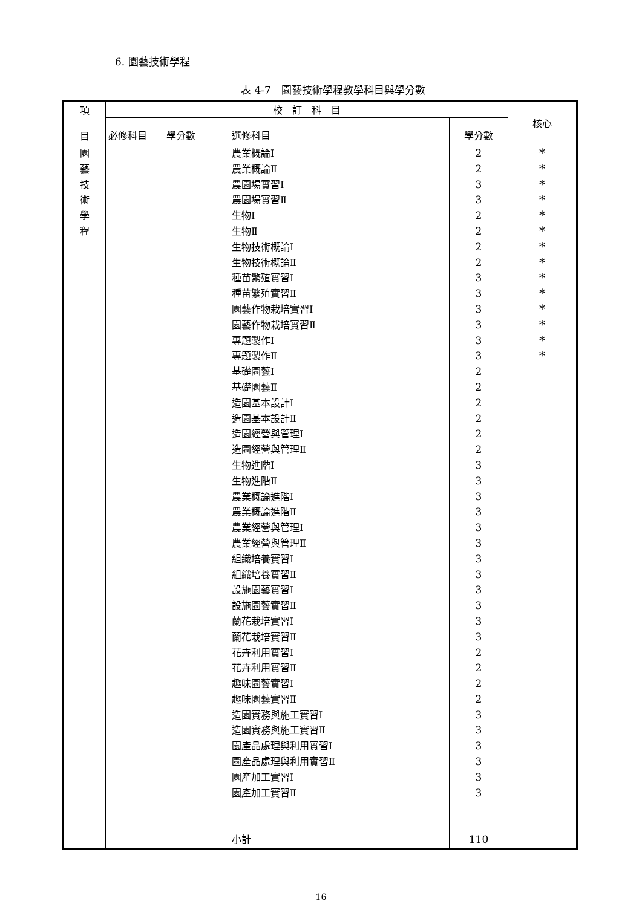6. 園藝技術學程
表 4-7　園藝技術學程教學科目與學分數
| 項 目 | 校 訂 科 目 | | | 核心 |
| --- | --- | --- | --- | --- |
| | 必修科目 學分數 | 選修科目 | 學分數 | |
| 園 藝 技 術 學 程 | | 農業概論Ⅰ 農業概論Ⅱ 農園場實習Ⅰ 農園場實習Ⅱ 生物Ⅰ 生物Ⅱ 生物技術概論Ⅰ 生物技術概論Ⅱ 種苗繁殖實習Ⅰ 種苗繁殖實習Ⅱ 園藝作物栽培實習Ⅰ 園藝作物栽培實習Ⅱ 專題製作Ⅰ 專題製作Ⅱ 基礎園藝Ⅰ 基礎園藝Ⅱ 造園基本設計Ⅰ 造園基本設計Ⅱ 造園經營與管理Ⅰ 造園經營與管理Ⅱ 生物進階Ⅰ 生物進階Ⅱ 農業概論進階Ⅰ 農業概論進階Ⅱ 農業經營與管理Ⅰ 農業經營與管理Ⅱ 組織培養實習Ⅰ 組織培養實習Ⅱ 設施園藝實習Ⅰ 設施園藝實習Ⅱ 蘭花栽培實習Ⅰ 蘭花栽培實習Ⅱ 花卉利用實習Ⅰ 花卉利用實習Ⅱ 趣味園藝實習Ⅰ 趣味園藝實習Ⅱ 造園實務與施工實習Ⅰ 造園實務與施工實習Ⅱ 園產品處理與利用實習Ⅰ 園產品處理與利用實習Ⅱ 園產加工實習Ⅰ 園產加工實習Ⅱ 小計 | 2 2 3 3 2 2 2 2 3 3 3 3 3 3 2 2 2 2 2 2 3 3 3 3 3 3 3 3 3 3 3 3 2 2 2 2 3 3 3 3 3 3 110 | * * * * * * * * * * * * * * |
16